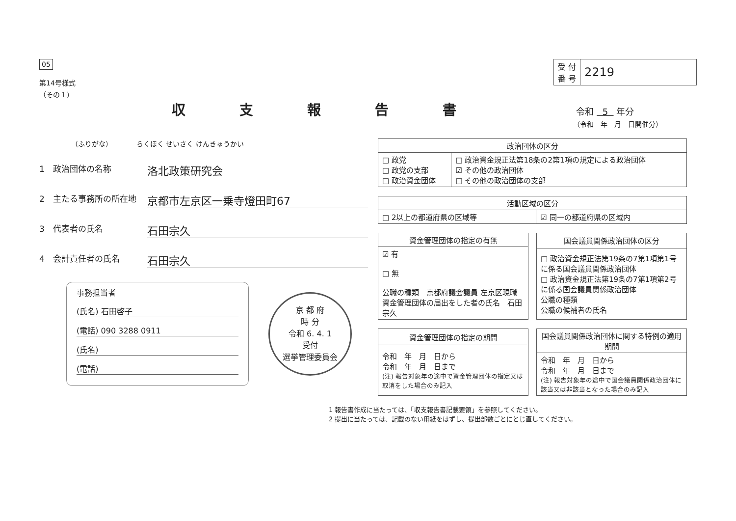05
第14号様式
（その１）
| 受 付 番 号 | 2219 |
収支報告書
令和 5 年分
（令和　年　月　日開催分）
（ふりがな）　　　　らくほく せいさく けんきゅうかい
1　政治団体の名称 洛北政策研究会
2　主たる事務所の所在地 京都市左京区一乗寺燈田町67
3　代表者の氏名 石田宗久
4　会計責任者の氏名 石田宗久
事務担当者
(氏名) 石田啓子
(電話) 090 3288 0911
(氏名)
(電話)
京 都 府
時 分
令和 6. 4. 1
受付
選挙管理委員会
| 政治団体の区分 | |
| --- | --- |
| □ 政党 □ 政党の支部 □ 政治資金団体 | □ 政治資金規正法第18条の2第1項の規定による政治団体 ☑ その他の政治団体 □ その他の政治団体の支部 |
| 活動区域の区分 | |
| --- | --- |
| □ 2以上の都道府県の区域等 | ☑ 同一の都道府県の区域内 |
| 資金管理団体の指定の有無 |
| --- |
| ☑ 有 □ 無 公職の種類 京都府議会議員 左京区現職 資金管理団体の届出をした者の氏名 石田宗久 |
| 国会議員関係政治団体の区分 |
| --- |
| □ 政治資金規正法第19条の7第1項第1号に係る国会議員関係政治団体 □ 政治資金規正法第19条の7第1項第2号に係る国会議員関係政治団体 公職の種類 公職の候補者の氏名 |
| 資金管理団体の指定の期間 |
| --- |
| 令和 年 月 日から 令和 年 月 日まで (注) 報告対象年の途中で資金管理団体の指定又は取消をした場合のみ記入 |
| 国会議員関係政治団体に関する特例の適用期間 |
| --- |
| 令和 年 月 日から 令和 年 月 日まで (注) 報告対象年の途中で国会議員関係政治団体に該当又は非該当となった場合のみ記入 |
1 報告書作成に当たっては、「収支報告書記載要領」を参照してください。
2 提出に当たっては、記載のない用紙をはずし、提出部数ごとにとじ直してください。